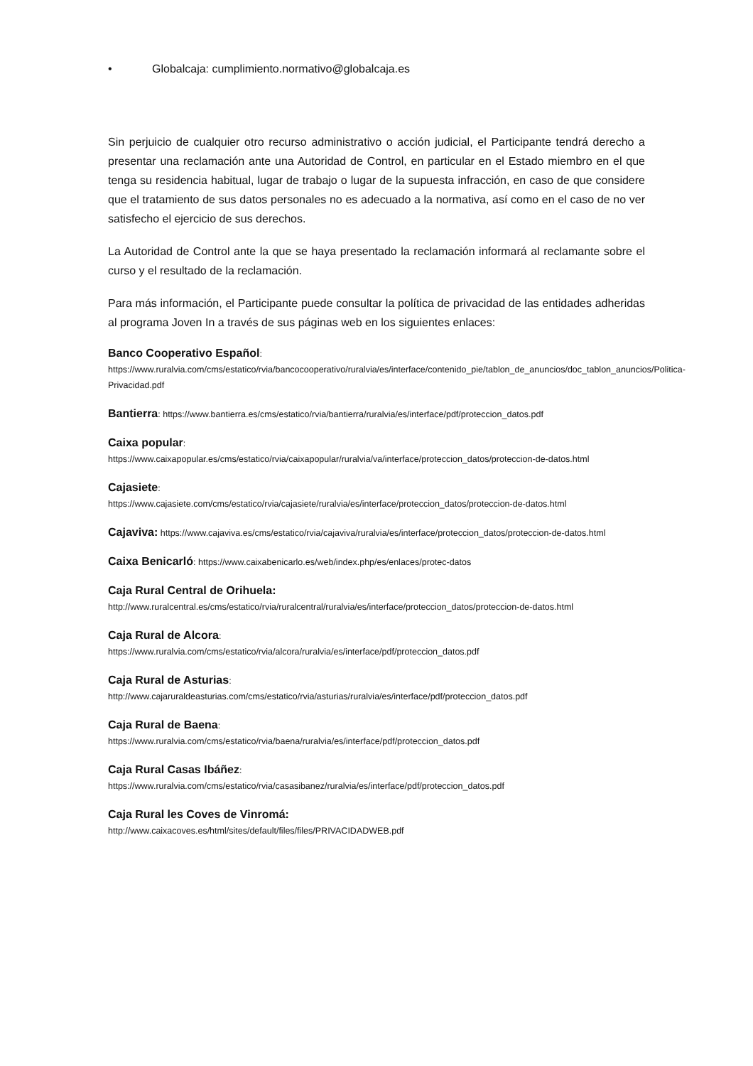• Globalcaja: cumplimiento.normativo@globalcaja.es
Sin perjuicio de cualquier otro recurso administrativo o acción judicial, el Participante tendrá derecho a presentar una reclamación ante una Autoridad de Control, en particular en el Estado miembro en el que tenga su residencia habitual, lugar de trabajo o lugar de la supuesta infracción, en caso de que considere que el tratamiento de sus datos personales no es adecuado a la normativa, así como en el caso de no ver satisfecho el ejercicio de sus derechos.
La Autoridad de Control ante la que se haya presentado la reclamación informará al reclamante sobre el curso y el resultado de la reclamación.
Para más información, el Participante puede consultar la política de privacidad de las entidades adheridas al programa Joven In a través de sus páginas web en los siguientes enlaces:
Banco Cooperativo Español:
https://www.ruralvia.com/cms/estatico/rvia/bancocooperativo/ruralvia/es/interface/contenido_pie/tablon_de_anuncios/doc_tablon_anuncios/Politica-Privacidad.pdf
Bantierra: https://www.bantierra.es/cms/estatico/rvia/bantierra/ruralvia/es/interface/pdf/proteccion_datos.pdf
Caixa popular:
https://www.caixapopular.es/cms/estatico/rvia/caixapopular/ruralvia/va/interface/proteccion_datos/proteccion-de-datos.html
Cajasiete:
https://www.cajasiete.com/cms/estatico/rvia/cajasiete/ruralvia/es/interface/proteccion_datos/proteccion-de-datos.html
Cajaviva: https://www.cajaviva.es/cms/estatico/rvia/cajaviva/ruralvia/es/interface/proteccion_datos/proteccion-de-datos.html
Caixa Benicarló: https://www.caixabenicarlo.es/web/index.php/es/enlaces/protec-datos
Caja Rural Central de Orihuela:
http://www.ruralcentral.es/cms/estatico/rvia/ruralcentral/ruralvia/es/interface/proteccion_datos/proteccion-de-datos.html
Caja Rural de Alcora:
https://www.ruralvia.com/cms/estatico/rvia/alcora/ruralvia/es/interface/pdf/proteccion_datos.pdf
Caja Rural de Asturias:
http://www.cajaruraldeasturias.com/cms/estatico/rvia/asturias/ruralvia/es/interface/pdf/proteccion_datos.pdf
Caja Rural de Baena:
https://www.ruralvia.com/cms/estatico/rvia/baena/ruralvia/es/interface/pdf/proteccion_datos.pdf
Caja Rural Casas Ibáñez:
https://www.ruralvia.com/cms/estatico/rvia/casasibanez/ruralvia/es/interface/pdf/proteccion_datos.pdf
Caja Rural les Coves de Vinromá:
http://www.caixacoves.es/html/sites/default/files/files/PRIVACIDADWEB.pdf